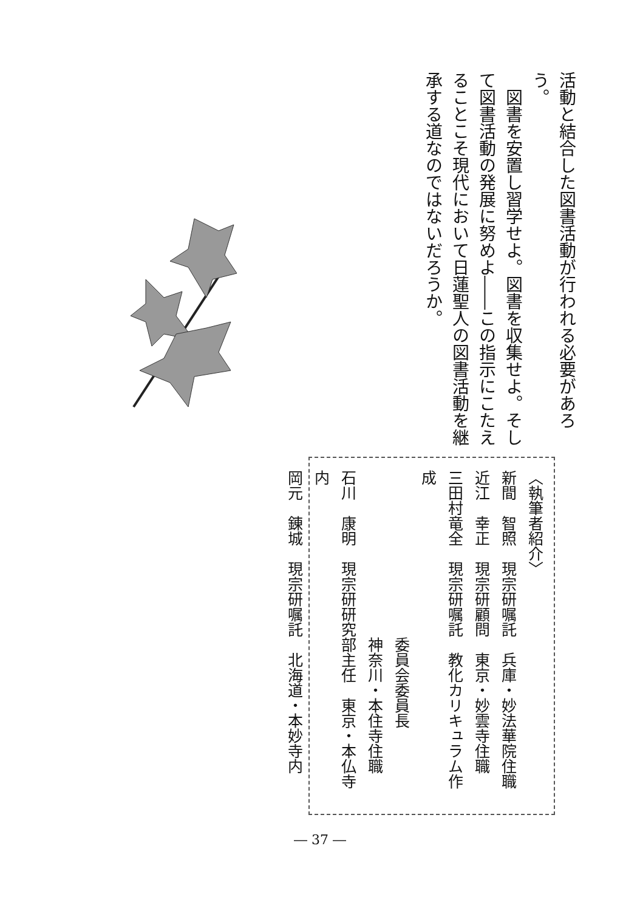活動と結合した図書活動が行われる必要があろう。
　図書を安置し習学せよ。図書を収集せよ。そして図書活動の発展に努めよ――この指示にこたえることこそ現代において日蓮聖人の図書活動を継承する道なのではないだろうか。
〈執筆者紹介〉
新間　智照　現宗研嘱託　兵庫・妙法華院住職
近江　幸正　現宗研顧問　東京・妙雲寺住職
三田村竜全　現宗研嘱託　教化カリキュラム作成
　　　　　　　　　　　委員会委員長
　　　　　　　　　　　神奈川・本住寺住職
石川　康明　現宗研研究部主任　東京・本仏寺内
岡元　錬城　現宗研嘱託　北海道・本妙寺内
― 37 ―